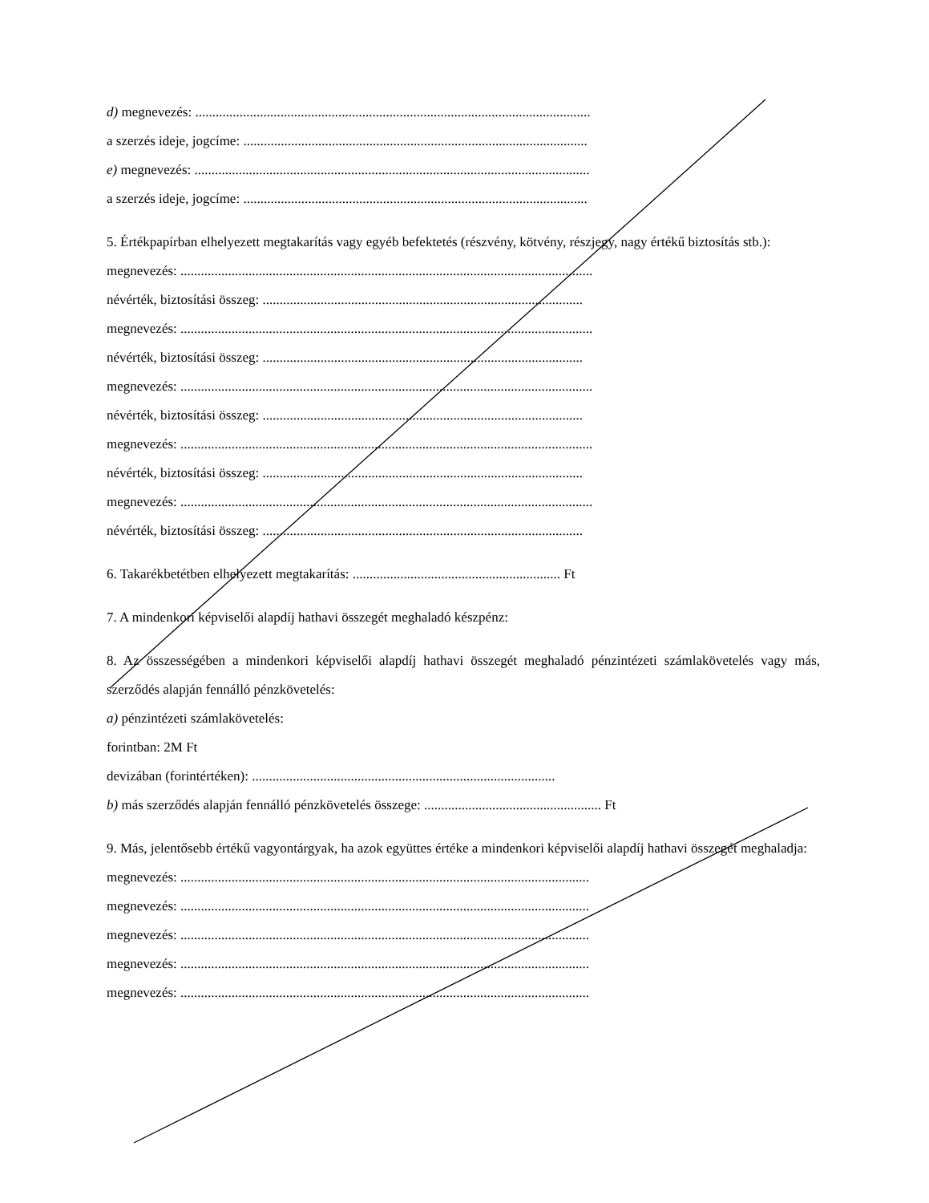d) megnevezés: ....................................................................................................................
a szerzés ideje, jogcíme: .....................................................................................................
e) megnevezés: ....................................................................................................................
a szerzés ideje, jogcíme: .....................................................................................................
5. Értékpapírban elhelyezett megtakarítás vagy egyéb befektetés (részvény, kötvény, részjegy, nagy értékű biztosítás stb.):
megnevezés: .........................................................................................................................
névérték, biztosítási összeg: ..............................................................................................
megnevezés: .........................................................................................................................
névérték, biztosítási összeg: ..............................................................................................
megnevezés: .........................................................................................................................
névérték, biztosítási összeg: ..............................................................................................
megnevezés: .........................................................................................................................
névérték, biztosítási összeg: ..............................................................................................
megnevezés: .........................................................................................................................
névérték, biztosítási összeg: ..............................................................................................
6. Takarékbetétben elhelyezett megtakarítás: ............................................................. Ft
7. A mindenkori képviselői alapdíj hathavi összegét meghaladó készpénz:
8. Az összességében a mindenkori képviselői alapdíj hathavi összegét meghaladó pénzintézeti számlakövetelés vagy más, szerződés alapján fennálló pénzkövetelés:
a) pénzintézeti számlakövetelés:
forintban: 2M Ft
devizában (forintértéken): .........................................................................................
b) más szerződés alapján fennálló pénzkövetelés összege: .................................................... Ft
9. Más, jelentősebb értékű vagyontárgyak, ha azok együttes értéke a mindenkori képviselői alapdíj hathavi összegét meghaladja:
megnevezés: ........................................................................................................................
megnevezés: ........................................................................................................................
megnevezés: ........................................................................................................................
megnevezés: ........................................................................................................................
megnevezés: ........................................................................................................................